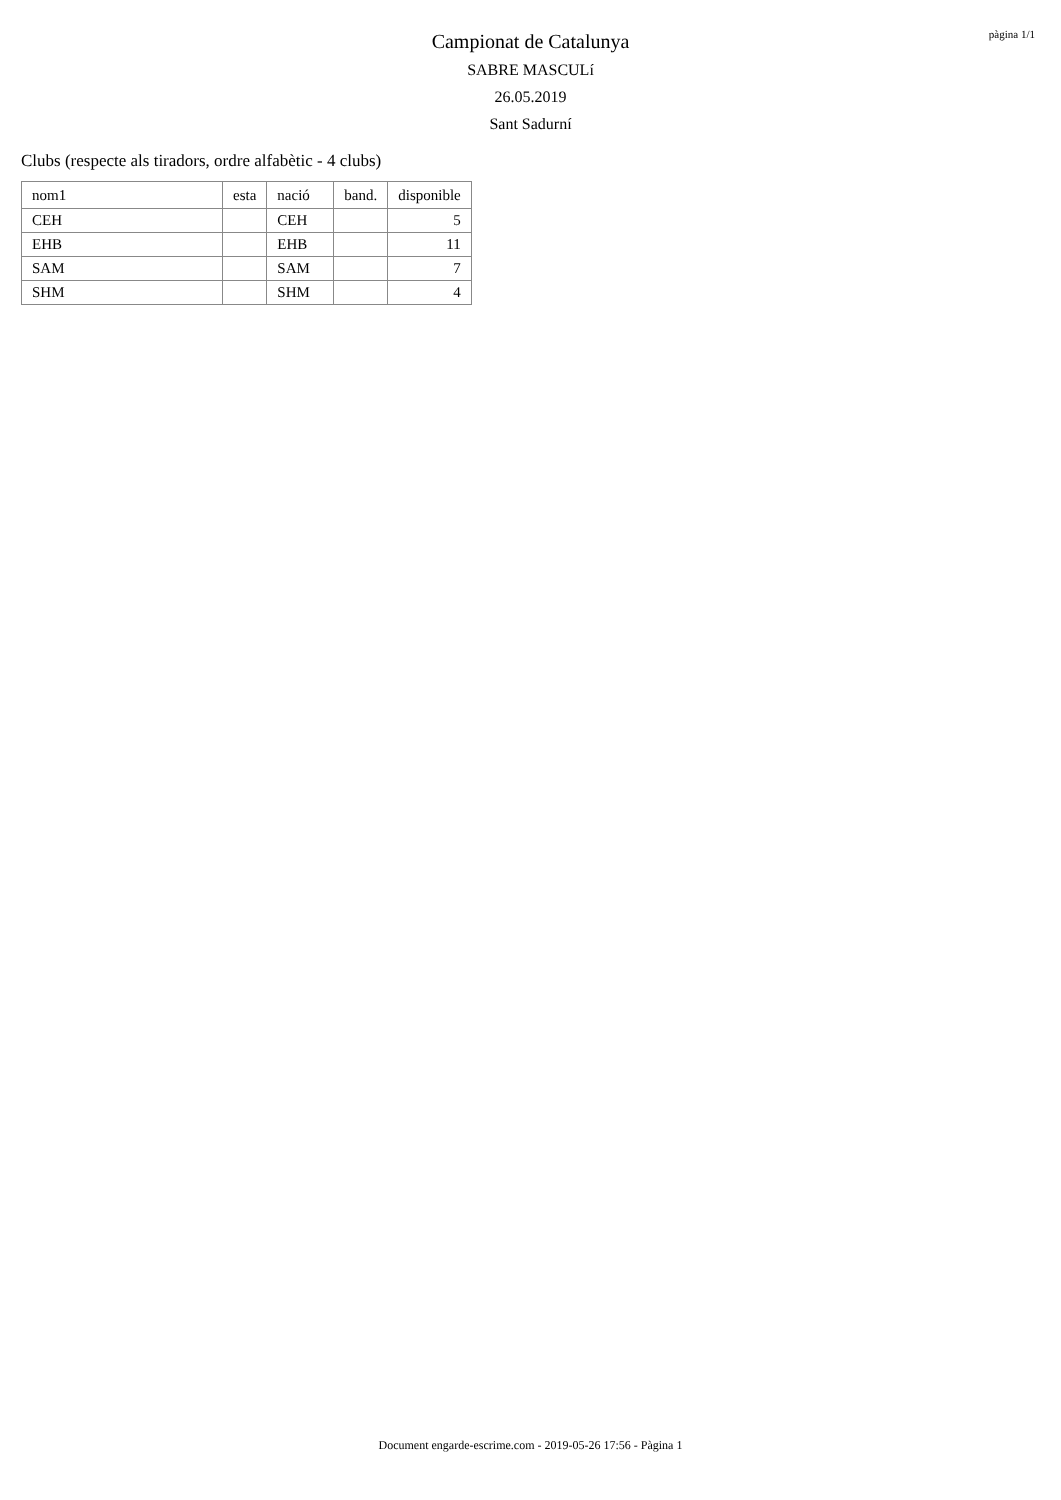Campionat de Catalunya
SABRE MASCULí
26.05.2019
Sant Sadurní
pàgina 1/1
Clubs (respecte als tiradors, ordre alfabètic - 4 clubs)
| nom1 | esta | nació | band. | disponible |
| --- | --- | --- | --- | --- |
| CEH | | CEH | | 5 |
| EHB | | EHB | | 11 |
| SAM | | SAM | | 7 |
| SHM | | SHM | | 4 |
Document engarde-escrime.com - 2019-05-26 17:56 - Pàgina 1